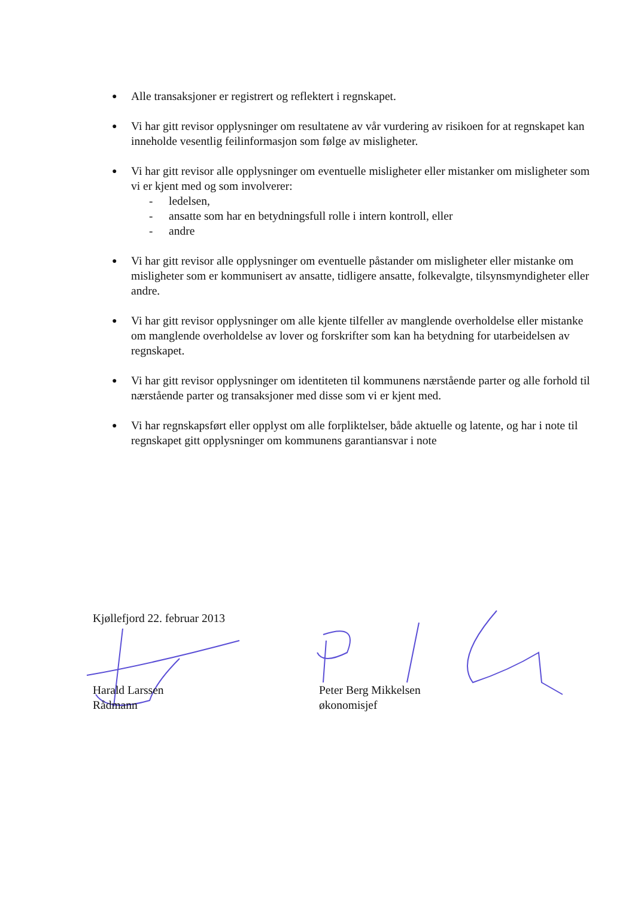● Alle transaksjoner er registrert og reflektert i regnskapet.
● Vi har gitt revisor opplysninger om resultatene av vår vurdering av risikoen for at regnskapet kan inneholde vesentlig feilinformasjon som følge av misligheter.
● Vi har gitt revisor alle opplysninger om eventuelle misligheter eller mistanker om misligheter som vi er kjent med og som involverer:
- ledelsen,
- ansatte som har en betydningsfull rolle i intern kontroll, eller
- andre
● Vi har gitt revisor alle opplysninger om eventuelle påstander om misligheter eller mistanke om misligheter som er kommunisert av ansatte, tidligere ansatte, folkevalgte, tilsynsmyndigheter eller andre.
● Vi har gitt revisor opplysninger om alle kjente tilfeller av manglende overholdelse eller mistanke om manglende overholdelse av lover og forskrifter som kan ha betydning for utarbeidelsen av regnskapet.
● Vi har gitt revisor opplysninger om identiteten til kommunens nærstående parter og alle forhold til nærstående parter og transaksjoner med disse som vi er kjent med.
● Vi har regnskapsført eller opplyst om alle forpliktelser, både aktuelle og latente, og har i note til regnskapet gitt opplysninger om kommunens garantiansvar i note
Kjøllefjord 22. februar 2013
Harald Larssen
Rådmann
Peter Berg Mikkelsen
økonomisjef